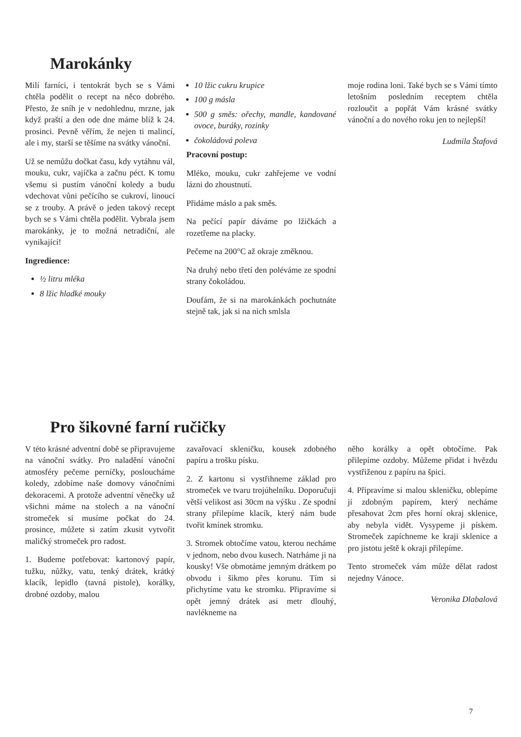Marokánky
Milí farníci, i tentokrát bych se s Vámi chtěla podělit o recept na něco dobrého. Přesto, že sníh je v nedohlednu, mrzne, jak když praští a den ode dne máme blíž k 24. prosinci. Pevně věřím, že nejen ti malincí, ale i my, starší se těšíme na svátky vánoční.
Už se nemůžu dočkat času, kdy vytáhnu vál, mouku, cukr, vajíčka a začnu péct. K tomu všemu si pustím vánoční koledy a budu vdechovat vůni pečícího se cukroví, linoucí se z trouby. A právě o jeden takový recept bych se s Vámi chtěla podělit. Vybrala jsem marokánky, je to možná netradiční, ale vynikající!
Ingredience:
½ litru mléka
8 lžic hladké mouky
10 lžic cukru krupice
100 g másla
500 g směs: ořechy, mandle, kandované ovoce, buráky, rozinky
čokoládová poleva
Pracovní postup:
Mléko, mouku, cukr zahřejeme ve vodní lázni do zhoustnutí.
Přidáme máslo a pak směs.
Na pečící papír dáváme po lžičkách a rozetřeme na placky.
Pečeme na 200°C až okraje změknou.
Na druhý nebo třetí den poléváme ze spodní strany čokoládou.
Doufám, že si na marokánkách pochutnáte stejně tak, jak si na nich smlsla
moje rodina loni. Také bych se s Vámi tímto letošním posledním receptem chtěla rozloučit a popřát Vám krásné svátky vánoční a do nového roku jen to nejlepší!
Ludmila Štafová
Pro šikovné farní ručičky
V této krásné adventní době se připravujeme na vánoční svátky. Pro naladění vánoční atmosféry pečeme perníčky, posloucháme koledy, zdobíme naše domovy vánočními dekoracemi. A protože adventní věnečky už všichni máme na stolech a na vánoční stromeček si musíme počkat do 24. prosince, můžete si zatím zkusit vytvořit maličký stromeček pro radost.
1. Budeme potřebovat: kartonový papír, tužku, nůžky, vatu, tenký drátek, krátký klacík, lepidlo (tavná pistole), korálky, drobné ozdoby, malou
zavařovací skleničku, kousek zdobného papíru a trošku písku.
2. Z kartonu si vystřihneme základ pro stromeček ve tvaru trojúhelníku. Doporučuji větší velikost asi 30cm na výšku . Ze spodní strany přilepíme klacík, který nám bude tvořit kmínek stromku.
3. Stromek obtočíme vatou, kterou necháme v jednom, nebo dvou kusech. Natrháme ji na kousky! Vše obmotáme jemným drátkem po obvodu i šikmo přes korunu. Tím si přichytíme vatu ke stromku. Připravíme si opět jemný drátek asi metr dlouhý, navlékneme na
něho korálky a opět obtočíme. Pak přilepíme ozdoby. Můžeme přidat i hvězdu vystřiženou z papíru na špici.
4. Připravíme si malou skleničku, oblepíme jí zdobným papírem, který necháme přesahovat 2cm přes horní okraj sklenice, aby nebyla vidět. Vysypeme ji pískem. Stromeček zapíchneme ke kraji sklenice a pro jistotu ještě k okraji přilepíme.
Tento stromeček vám může dělat radost nejedny Vánoce.
Veronika Dlabalová
7